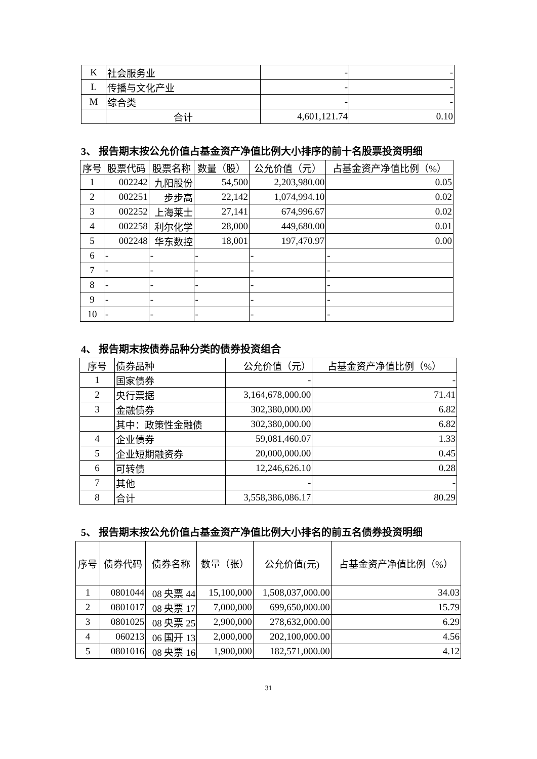| K | 社会服务业 | - | - |
| L | 传播与文化产业 | - | - |
| M | 综合类 | - | - |
| | 合计 | 4,601,121.74 | 0.10 |
3、 报告期末按公允价值占基金资产净值比例大小排序的前十名股票投资明细
| 序号 | 股票代码 | 股票名称 | 数量（股） | 公允价值（元） | 占基金资产净值比例（%） |
| --- | --- | --- | --- | --- | --- |
| 1 | 002242 | 九阳股份 | 54,500 | 2,203,980.00 | 0.05 |
| 2 | 002251 | 步步高 | 22,142 | 1,074,994.10 | 0.02 |
| 3 | 002252 | 上海莱士 | 27,141 | 674,996.67 | 0.02 |
| 4 | 002258 | 利尔化学 | 28,000 | 449,680.00 | 0.01 |
| 5 | 002248 | 华东数控 | 18,001 | 197,470.97 | 0.00 |
| 6 | - | - | - | - | - |
| 7 | - | - | - | - | - |
| 8 | - | - | - | - | - |
| 9 | - | - | - | - | - |
| 10 | - | - | - | - | - |
4、 报告期末按债券品种分类的债券投资组合
| 序号 | 债券品种 | 公允价值（元） | 占基金资产净值比例（%） |
| --- | --- | --- | --- |
| 1 | 国家债券 | - | - |
| 2 | 央行票据 | 3,164,678,000.00 | 71.41 |
| 3 | 金融债券 | 302,380,000.00 | 6.82 |
| | 其中：政策性金融债 | 302,380,000.00 | 6.82 |
| 4 | 企业债券 | 59,081,460.07 | 1.33 |
| 5 | 企业短期融资券 | 20,000,000.00 | 0.45 |
| 6 | 可转债 | 12,246,626.10 | 0.28 |
| 7 | 其他 | - | - |
| 8 | 合计 | 3,558,386,086.17 | 80.29 |
5、 报告期末按公允价值占基金资产净值比例大小排名的前五名债券投资明细
| 序号 | 债券代码 | 债券名称 | 数量（张） | 公允价值(元) | 占基金资产净值比例（%） |
| --- | --- | --- | --- | --- | --- |
| 1 | 0801044 | 08 央票 44 | 15,100,000 | 1,508,037,000.00 | 34.03 |
| 2 | 0801017 | 08 央票 17 | 7,000,000 | 699,650,000.00 | 15.79 |
| 3 | 0801025 | 08 央票 25 | 2,900,000 | 278,632,000.00 | 6.29 |
| 4 | 060213 | 06 国开 13 | 2,000,000 | 202,100,000.00 | 4.56 |
| 5 | 0801016 | 08 央票 16 | 1,900,000 | 182,571,000.00 | 4.12 |
31